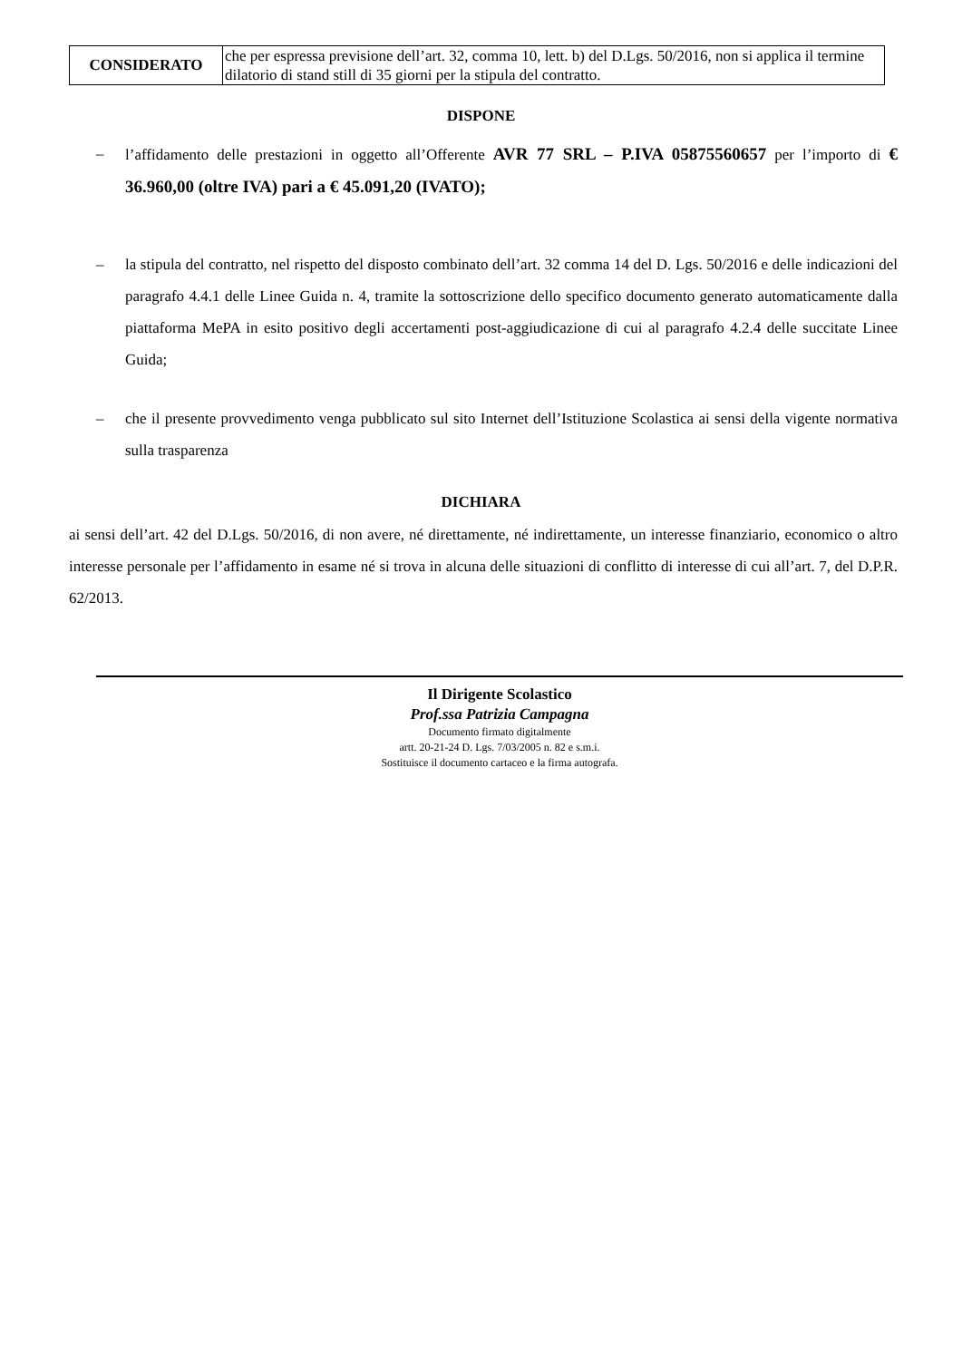| CONSIDERATO | che per espressa previsione dell’art. 32, comma 10, lett. b) del D.Lgs. 50/2016, non si applica il termine dilatorio di stand still di 35 giorni per la stipula del contratto. |
DISPONE
– l’affidamento delle prestazioni in oggetto all’Offerente AVR 77 SRL – P.IVA 05875560657 per l’importo di € 36.960,00 (oltre IVA) pari a € 45.091,20 (IVATO);
– la stipula del contratto, nel rispetto del disposto combinato dell’art. 32 comma 14 del D. Lgs. 50/2016 e delle indicazioni del paragrafo 4.4.1 delle Linee Guida n. 4, tramite la sottoscrizione dello specifico documento generato automaticamente dalla piattaforma MePA in esito positivo degli accertamenti post-aggiudicazione di cui al paragrafo 4.2.4 delle succitate Linee Guida;
– che il presente provvedimento venga pubblicato sul sito Internet dell’Istituzione Scolastica ai sensi della vigente normativa sulla trasparenza
DICHIARA
ai sensi dell’art. 42 del D.Lgs. 50/2016, di non avere, né direttamente, né indirettamente, un interesse finanziario, economico o altro interesse personale per l’affidamento in esame né si trova in alcuna delle situazioni di conflitto di interesse di cui all’art. 7, del D.P.R. 62/2013.
Il Dirigente Scolastico
Prof.ssa Patrizia Campagna
Documento firmato digitalmente
artt. 20-21-24 D. Lgs. 7/03/2005 n. 82 e s.m.i.
Sostituisce il documento cartaceo e la firma autografa.